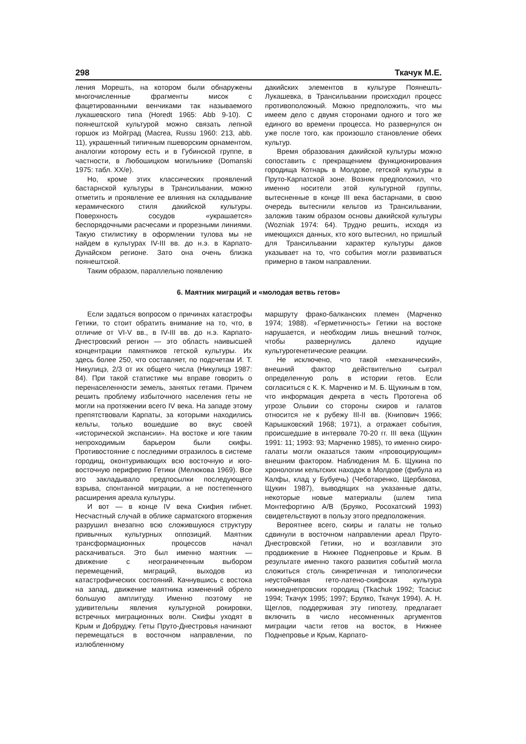298 Ткачук М.Е.
ления Морешть, на котором были обнаружены многочисленные фрагменты мисок с фацетированными венчиками так называемого лукашевского типа (Horedt 1965: Abb 9-10). С поянештской культурой можно связать лепной горшок из Мойград (Macrea, Russu 1960: 213, abb. 11), украшенный типичным пшеворским орнаментом, аналогии которому есть и в Губинской группе, в частности, в Любошицком могильнике (Domanski 1975: табл. XX/e).
Но, кроме этих классических проявлений бастарнской культуры в Трансильвании, можно отметить и проявление ее влияния на складывание керамического стиля дакийской культуры. Поверхность сосудов «украшается» беспорядочными расчесами и прорезными линиями. Такую стилистику в оформлении тулова мы не найдем в культурах IV-III вв. до н.э. в Карпато-Дунайском регионе. Зато она очень близка поянештской.
Таким образом, параллельно появлению
дакийских элементов в культуре Поянешть-Лукашевка, в Трансильвании происходил процесс противоположный. Можно предположить, что мы имеем дело с двумя сторонами одного и того же единого во времени процесса. Но развернулся он уже после того, как произошло становление обеих культур.
Время образования дакийской культуры можно сопоставить с прекращением функционирования городища Котнарь в Молдове, гетской культуры в Пруто-Карпатской зоне. Возняк предположил, что именно носители этой культурной группы, вытесненные в конце III века бастарнами, в свою очередь вытеснили кельтов из Трансильвании, заложив таким образом основы дакийской культуры (Wozniak 1974: 64). Трудно решить, исходя из имеющихся данных, кто кого вытеснил, но пришлый для Трансильвании характер культуры даков указывает на то, что события могли развиваться примерно в таком направлении.
6. Маятник миграций и «молодая ветвь гетов»
Если задаться вопросом о причинах катастрофы Гетики, то стоит обратить внимание на то, что, в отличие от VI-V вв., в IV-III вв. до н.э. Карпато-Днестровский регион — это область наивысшей концентрации памятников гетской культуры. Их здесь более 250, что составляет, по подсчетам И. Т. Никулицэ, 2/3 от их общего числа (Никулицэ 1987: 84). При такой статистике мы вправе говорить о перенаселенности земель, занятых гетами. Причем решить проблему избыточного населения геты не могли на протяжении всего IV века. На западе этому препятствовали Карпаты, за которыми находились кельты, только вошедшие во вкус своей «исторической экспансии». На востоке и юге таким непроходимым барьером были скифы. Противостояние с последними отразилось в системе городищ, оконтуривающих всю восточную и юго-восточную периферию Гетики (Мелюкова 1969). Все это закладывало предпосылки последующего взрыва, спонтанной миграции, а не постепенного расширения ареала культуры.
И вот — в конце IV века Скифия гибнет. Несчастный случай в облике сарматского вторжения разрушил внезапно всю сложившуюся структуру привычных культурных оппозиций. Маятник трансформационных процессов начал раскачиваться. Это был именно маятник — движение с неограниченным выбором перемещений, миграций, выходов из катастрофических состояний. Качнувшись с востока на запад, движение маятника изменений обрело большую амплитуду. Именно поэтому не удивительны явления культурной рокировки, встречных миграционных волн. Скифы уходят в Крым и Добруджу. Геты Пруто-Днестровья начинают перемещаться в восточном направлении, по излюбленному
маршруту фрако-балканских племен (Марченко 1974; 1988). «Герметичность» Гетики на востоке нарушается, и необходим лишь внешний толчок, чтобы развернулись далеко идущие культурогенетические реакции.
Не исключено, что такой «механический», внешний фактор действительно сыграл определенную роль в истории гетов. Если согласиться с К. К. Марченко и М. Б. Щукиным в том, что информация декрета в честь Протогена об угрозе Ольвии со стороны скиров и галатов относится не к рубежу III-II вв. (Книпович 1966; Карышковский 1968; 1971), а отражает события, происшедшие в интервале 70-20 гг. III века (Щукин 1991: 11; 1993: 93; Марченко 1985), то именно скиро-галаты могли оказаться таким «провоцирующим» внешним фактором. Наблюдения М. Б. Щукина по хронологии кельтских находок в Молдове (фибула из Калфы, клад у Бубуечь) (Чеботаренко, Щербакова, Щукин 1987), выводящих на указанные даты, некоторые новые материалы (шлем типа Монтефортино A/B (Бруяко, Росохатский 1993) свидетельствуют в пользу этого предположения.
Вероятнее всего, скиры и галаты не только сдвинули в восточном направлении ареал Пруто-Днестровской Гетики, но и возглавили это продвижение в Нижнее Поднепровье и Крым. В результате именно такого развития событий могла сложиться столь синкретичная и типологически неустойчивая гето-латено-скифская культура нижнеднепровских городищ (Tkachuk 1992; Tcaciuc 1994; Ткачук 1995; 1997; Бруяко, Ткачук 1994). А. Н. Щеглов, поддерживая эту гипотезу, предлагает включить в число несомненных аргументов миграции части гетов на восток, в Нижнее Поднепровье и Крым, Карпато-